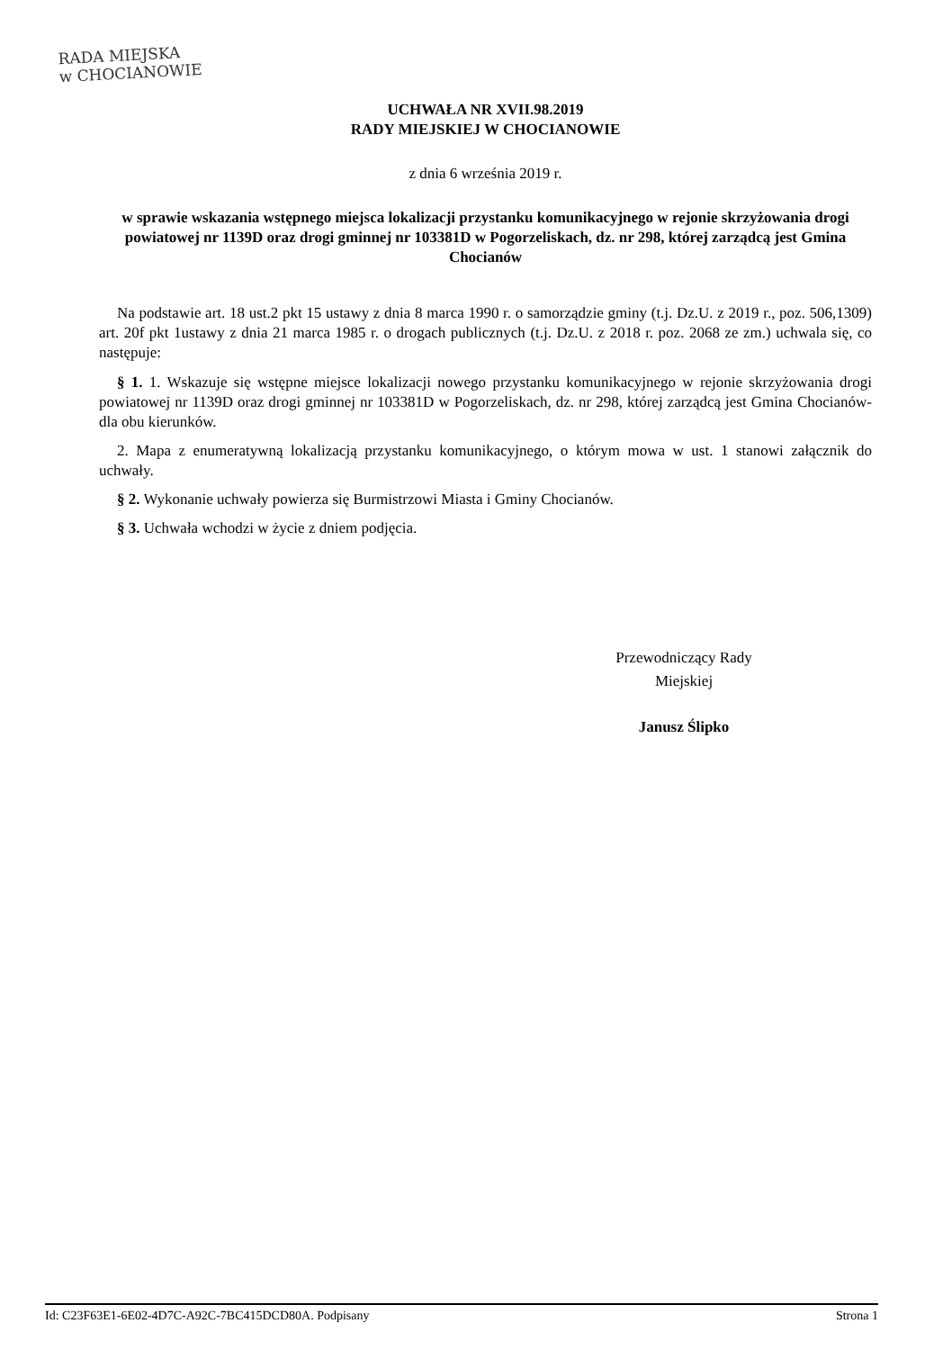RADA MIEJSKA
w CHOCIANOWIE
UCHWAŁA NR XVII.98.2019
RADY MIEJSKIEJ W CHOCIANOWIE
z dnia 6 września 2019 r.
w sprawie wskazania wstępnego miejsca lokalizacji przystanku komunikacyjnego w rejonie skrzyżowania drogi powiatowej nr 1139D oraz drogi gminnej nr 103381D w Pogorzeliskach, dz. nr 298, której zarządcą jest Gmina Chocianów
Na podstawie art. 18 ust.2 pkt 15 ustawy z dnia 8 marca 1990 r. o samorządzie gminy (t.j. Dz.U. z 2019 r., poz. 506,1309) art. 20f pkt 1ustawy z dnia 21 marca 1985 r. o drogach publicznych (t.j. Dz.U. z 2018 r. poz. 2068 ze zm.) uchwala się, co następuje:
§ 1. 1. Wskazuje się wstępne miejsce lokalizacji nowego przystanku komunikacyjnego w rejonie skrzyżowania drogi powiatowej nr 1139D oraz drogi gminnej nr 103381D w Pogorzeliskach, dz. nr 298, której zarządcą jest Gmina Chocianów- dla obu kierunków.
2. Mapa z enumeratywną lokalizacją przystanku komunikacyjnego, o którym mowa w ust. 1 stanowi załącznik do uchwały.
§ 2. Wykonanie uchwały powierza się Burmistrzowi Miasta i Gminy Chocianów.
§ 3. Uchwała wchodzi w życie z dniem podjęcia.
Przewodniczący Rady
Miejskiej
Janusz Ślipko
Id: C23F63E1-6E02-4D7C-A92C-7BC415DCD80A. Podpisany Strona 1